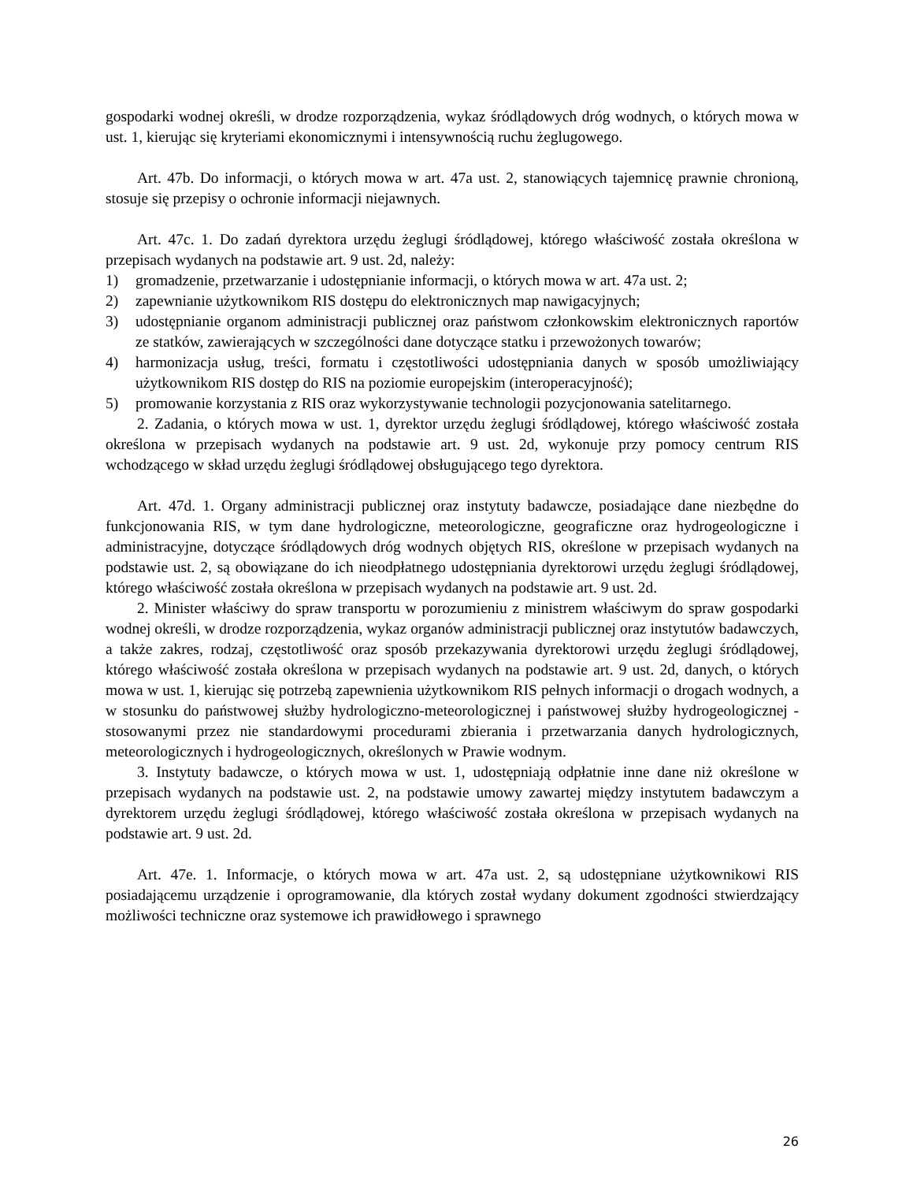gospodarki wodnej określi, w drodze rozporządzenia, wykaz śródlądowych dróg wodnych, o których mowa w ust. 1, kierując się kryteriami ekonomicznymi i intensywnością ruchu żeglugowego.
Art. 47b. Do informacji, o których mowa w art. 47a ust. 2, stanowiących tajemnicę prawnie chronioną, stosuje się przepisy o ochronie informacji niejawnych.
Art. 47c. 1. Do zadań dyrektora urzędu żeglugi śródlądowej, którego właściwość została określona w przepisach wydanych na podstawie art. 9 ust. 2d, należy:
1) gromadzenie, przetwarzanie i udostępnianie informacji, o których mowa w art. 47a ust. 2;
2) zapewnianie użytkownikom RIS dostępu do elektronicznych map nawigacyjnych;
3) udostępnianie organom administracji publicznej oraz państwom członkowskim elektronicznych raportów ze statków, zawierających w szczególności dane dotyczące statku i przewożonych towarów;
4) harmonizacja usług, treści, formatu i częstotliwości udostępniania danych w sposób umożliwiający użytkownikom RIS dostęp do RIS na poziomie europejskim (interoperacyjność);
5) promowanie korzystania z RIS oraz wykorzystywanie technologii pozycjonowania satelitarnego.
2. Zadania, o których mowa w ust. 1, dyrektor urzędu żeglugi śródlądowej, którego właściwość została określona w przepisach wydanych na podstawie art. 9 ust. 2d, wykonuje przy pomocy centrum RIS wchodzącego w skład urzędu żeglugi śródlądowej obsługującego tego dyrektora.
Art. 47d. 1. Organy administracji publicznej oraz instytuty badawcze, posiadające dane niezbędne do funkcjonowania RIS, w tym dane hydrologiczne, meteorologiczne, geograficzne oraz hydrogeologiczne i administracyjne, dotyczące śródlądowych dróg wodnych objętych RIS, określone w przepisach wydanych na podstawie ust. 2, są obowiązane do ich nieodpłatnego udostępniania dyrektorowi urzędu żeglugi śródlądowej, którego właściwość została określona w przepisach wydanych na podstawie art. 9 ust. 2d.
2. Minister właściwy do spraw transportu w porozumieniu z ministrem właściwym do spraw gospodarki wodnej określi, w drodze rozporządzenia, wykaz organów administracji publicznej oraz instytutów badawczych, a także zakres, rodzaj, częstotliwość oraz sposób przekazywania dyrektorowi urzędu żeglugi śródlądowej, którego właściwość została określona w przepisach wydanych na podstawie art. 9 ust. 2d, danych, o których mowa w ust. 1, kierując się potrzebą zapewnienia użytkownikom RIS pełnych informacji o drogach wodnych, a w stosunku do państwowej służby hydrologiczno-meteorologicznej i państwowej służby hydrogeologicznej - stosowanymi przez nie standardowymi procedurami zbierania i przetwarzania danych hydrologicznych, meteorologicznych i hydrogeologicznych, określonych w Prawie wodnym.
3. Instytuty badawcze, o których mowa w ust. 1, udostępniają odpłatnie inne dane niż określone w przepisach wydanych na podstawie ust. 2, na podstawie umowy zawartej między instytutem badawczym a dyrektorem urzędu żeglugi śródlądowej, którego właściwość została określona w przepisach wydanych na podstawie art. 9 ust. 2d.
Art. 47e. 1. Informacje, o których mowa w art. 47a ust. 2, są udostępniane użytkownikowi RIS posiadającemu urządzenie i oprogramowanie, dla których został wydany dokument zgodności stwierdzający możliwości techniczne oraz systemowe ich prawidłowego i sprawnego
26